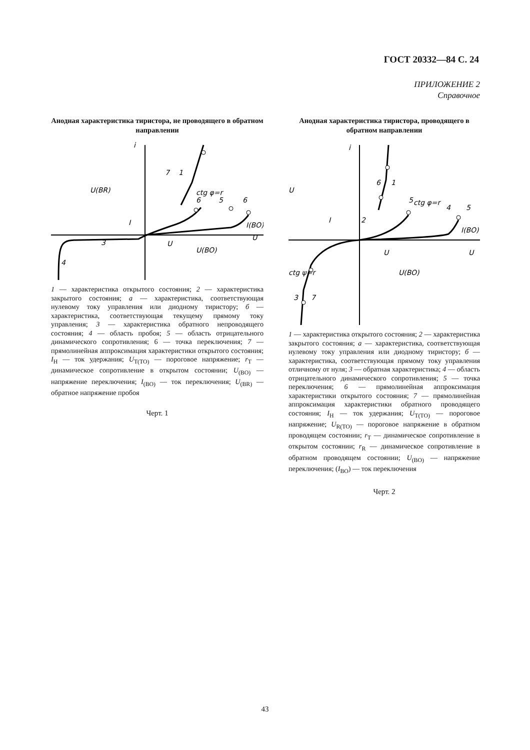ГОСТ 20332—84 С. 24
ПРИЛОЖЕНИЕ 2
Справочное
Анодная характеристика тиристора, не проводящего в обратном направлении
i
7
1
ctg φ=r
U(BR)
I
6
5
6
I(BO)
3
U
U(BO)
U
4
1 — характеристика открытого состояния; 2 — характеристика закрытого состояния; а — характеристика, соответствующая нулевому току управления или диодному тиристору; б — характеристика, соответствующая текущему прямому току управления; 3 — характеристика обратного непроводящего состояния; 4 — область пробоя; 5 — область отрицательного динамического сопротивления; 6 — точка переключения; 7 — прямолинейная аппроксимация характеристики открытого состояния; I<sub>Н</sub> — ток удержания; U<sub>T(TO)</sub> — пороговое напряжение; r<sub>T</sub> — динамическое сопротивление в открытом состоянии; U<sub>(BO)</sub> — напряжение переключения; I<sub>(BO)</sub> — ток переключения; U<sub>(BR)</sub> — обратное напряжение пробоя
Черт. 1
Анодная характеристика тиристора, проводящего в обратном направлении
i
6
1
ctg φ=r
U
I
2
5
4
5
I(BO)
U
U(BO)
U
ctg ψ=r
3
7
1 — характеристика открытого состояния; 2 — характеристика закрытого состояния; а — характеристика, соответствующая нулевому току управления или диодному тиристору; б — характеристика, соответствующая прямому току управления отличному от нуля; 3 — обратная характеристика; 4 — область отрицательного динамического сопротивления; 5 — точка переключения; 6 — прямолинейная аппроксимация характеристики открытого состояния; 7 — прямолинейная аппроксимация характеристики обратного проводящего состояния; I<sub>Н</sub> — ток удержания; U<sub>T(TO)</sub> — пороговое напряжение; U<sub>R(TO)</sub> — пороговое напряжение в обратном проводящем состоянии; r<sub>T</sub> — динамическое сопротивление в открытом состоянии; r<sub>R</sub> — динамическое сопротивление в обратном проводящем состоянии; U<sub>(BO)</sub> — напряжение переключения; (I<sub>BO</sub>) — ток переключения
Черт. 2
43